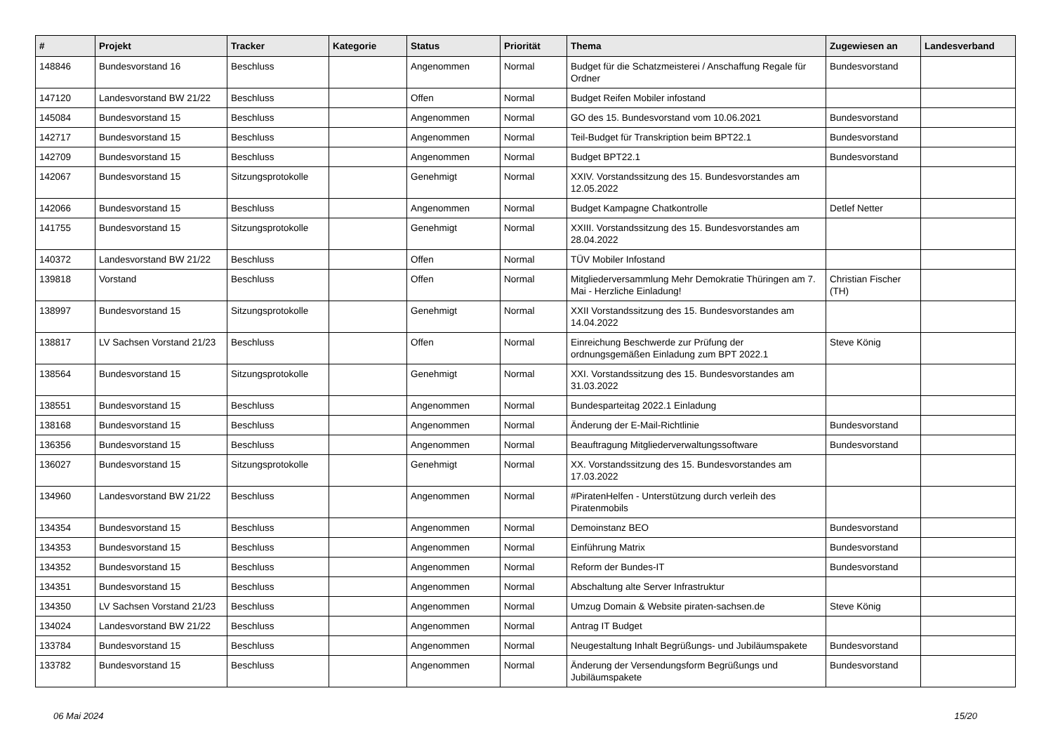| # | Projekt | Tracker | Kategorie | Status | Priorität | Thema | Zugewiesen an | Landesverband |
| --- | --- | --- | --- | --- | --- | --- | --- | --- |
| 148846 | Bundesvorstand 16 | Beschluss | | Angenommen | Normal | Budget für die Schatzmeisterei / Anschaffung Regale für Ordner | Bundesvorstand | |
| 147120 | Landesvorstand BW 21/22 | Beschluss | | Offen | Normal | Budget Reifen Mobiler infostand | | |
| 145084 | Bundesvorstand 15 | Beschluss | | Angenommen | Normal | GO des 15. Bundesvorstand vom 10.06.2021 | Bundesvorstand | |
| 142717 | Bundesvorstand 15 | Beschluss | | Angenommen | Normal | Teil-Budget für Transkription beim BPT22.1 | Bundesvorstand | |
| 142709 | Bundesvorstand 15 | Beschluss | | Angenommen | Normal | Budget BPT22.1 | Bundesvorstand | |
| 142067 | Bundesvorstand 15 | Sitzungsprotokolle | | Genehmigt | Normal | XXIV. Vorstandssitzung des 15. Bundesvorstandes am 12.05.2022 | | |
| 142066 | Bundesvorstand 15 | Beschluss | | Angenommen | Normal | Budget Kampagne Chatkontrolle | Detlef Netter | |
| 141755 | Bundesvorstand 15 | Sitzungsprotokolle | | Genehmigt | Normal | XXIII. Vorstandssitzung des 15. Bundesvorstandes am 28.04.2022 | | |
| 140372 | Landesvorstand BW 21/22 | Beschluss | | Offen | Normal | TÜV Mobiler Infostand | | |
| 139818 | Vorstand | Beschluss | | Offen | Normal | Mitgliederversammlung Mehr Demokratie Thüringen am 7. Mai - Herzliche Einladung! | Christian Fischer (TH) | |
| 138997 | Bundesvorstand 15 | Sitzungsprotokolle | | Genehmigt | Normal | XXII Vorstandssitzung des 15. Bundesvorstandes am 14.04.2022 | | |
| 138817 | LV Sachsen Vorstand 21/23 | Beschluss | | Offen | Normal | Einreichung Beschwerde zur Prüfung der ordnungsgemäßen Einladung zum BPT 2022.1 | Steve König | |
| 138564 | Bundesvorstand 15 | Sitzungsprotokolle | | Genehmigt | Normal | XXI. Vorstandssitzung des 15. Bundesvorstandes am 31.03.2022 | | |
| 138551 | Bundesvorstand 15 | Beschluss | | Angenommen | Normal | Bundesparteitag 2022.1 Einladung | | |
| 138168 | Bundesvorstand 15 | Beschluss | | Angenommen | Normal | Änderung der E-Mail-Richtlinie | Bundesvorstand | |
| 136356 | Bundesvorstand 15 | Beschluss | | Angenommen | Normal | Beauftragung Mitgliederverwaltungssoftware | Bundesvorstand | |
| 136027 | Bundesvorstand 15 | Sitzungsprotokolle | | Genehmigt | Normal | XX. Vorstandssitzung des 15. Bundesvorstandes am 17.03.2022 | | |
| 134960 | Landesvorstand BW 21/22 | Beschluss | | Angenommen | Normal | #PiratenHelfen - Unterstützung durch verleih des Piratenmobils | | |
| 134354 | Bundesvorstand 15 | Beschluss | | Angenommen | Normal | Demoinstanz BEO | Bundesvorstand | |
| 134353 | Bundesvorstand 15 | Beschluss | | Angenommen | Normal | Einführung Matrix | Bundesvorstand | |
| 134352 | Bundesvorstand 15 | Beschluss | | Angenommen | Normal | Reform der Bundes-IT | Bundesvorstand | |
| 134351 | Bundesvorstand 15 | Beschluss | | Angenommen | Normal | Abschaltung alte Server Infrastruktur | | |
| 134350 | LV Sachsen Vorstand 21/23 | Beschluss | | Angenommen | Normal | Umzug Domain & Website piraten-sachsen.de | Steve König | |
| 134024 | Landesvorstand BW 21/22 | Beschluss | | Angenommen | Normal | Antrag IT Budget | | |
| 133784 | Bundesvorstand 15 | Beschluss | | Angenommen | Normal | Neugestaltung Inhalt Begrüßungs- und Jubiläumspakete | Bundesvorstand | |
| 133782 | Bundesvorstand 15 | Beschluss | | Angenommen | Normal | Änderung der Versendungsform Begrüßungs und Jubiläumspakete | Bundesvorstand | |
06 Mai 2024 15/20